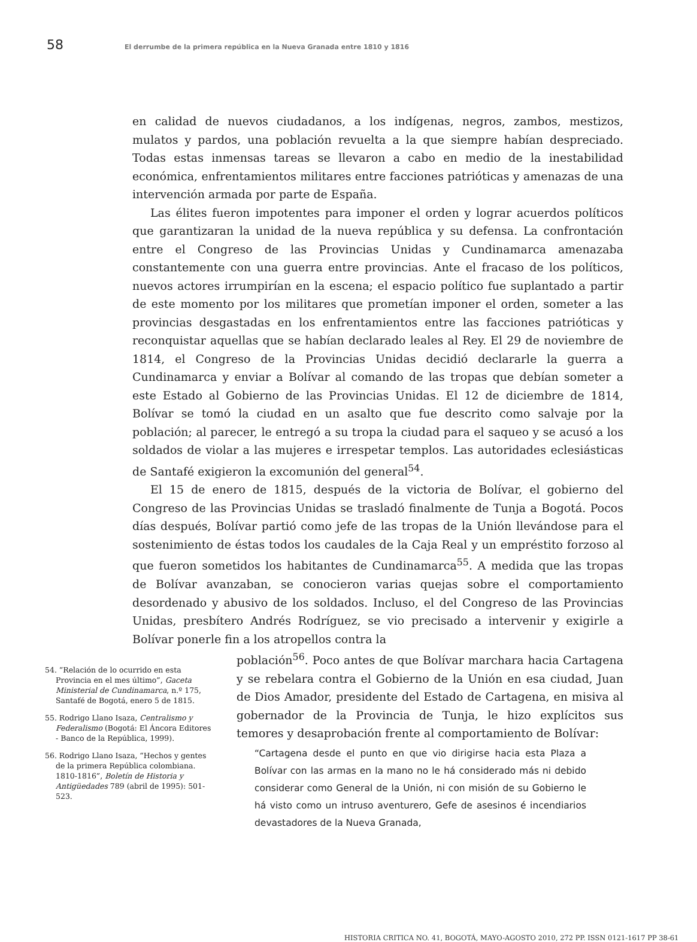58
El derrumbe de la primera república en la Nueva Granada entre 1810 y 1816
en calidad de nuevos ciudadanos, a los indígenas, negros, zambos, mestizos, mulatos y pardos, una población revuelta a la que siempre habían despreciado. Todas estas inmensas tareas se llevaron a cabo en medio de la inestabilidad económica, enfrentamientos militares entre facciones patrióticas y amenazas de una intervención armada por parte de España.
Las élites fueron impotentes para imponer el orden y lograr acuerdos políticos que garantizaran la unidad de la nueva república y su defensa. La confrontación entre el Congreso de las Provincias Unidas y Cundinamarca amenazaba constantemente con una guerra entre provincias. Ante el fracaso de los políticos, nuevos actores irrumpirían en la escena; el espacio político fue suplantado a partir de este momento por los militares que prometían imponer el orden, someter a las provincias desgastadas en los enfrentamientos entre las facciones patrióticas y reconquistar aquellas que se habían declarado leales al Rey. El 29 de noviembre de 1814, el Congreso de la Provincias Unidas decidió declararle la guerra a Cundinamarca y enviar a Bolívar al comando de las tropas que debían someter a este Estado al Gobierno de las Provincias Unidas. El 12 de diciembre de 1814, Bolívar se tomó la ciudad en un asalto que fue descrito como salvaje por la población; al parecer, le entregó a su tropa la ciudad para el saqueo y se acusó a los soldados de violar a las mujeres e irrespetar templos. Las autoridades eclesiásticas de Santafé exigieron la excomunión del general<sup>54</sup>.
El 15 de enero de 1815, después de la victoria de Bolívar, el gobierno del Congreso de las Provincias Unidas se trasladó finalmente de Tunja a Bogotá. Pocos días después, Bolívar partió como jefe de las tropas de la Unión llevándose para el sostenimiento de éstas todos los caudales de la Caja Real y un empréstito forzoso al que fueron sometidos los habitantes de Cundinamarca<sup>55</sup>. A medida que las tropas de Bolívar avanzaban, se conocieron varias quejas sobre el comportamiento desordenado y abusivo de los soldados. Incluso, el del Congreso de las Provincias Unidas, presbítero Andrés Rodríguez, se vio precisado a intervenir y exigirle a Bolívar ponerle fin a los atropellos contra la
54. “Relación de lo ocurrido en esta Provincia en el mes último”, Gaceta Ministerial de Cundinamarca, n.º 175, Santafé de Bogotá, enero 5 de 1815.
55. Rodrigo Llano Isaza, Centralismo y Federalismo (Bogotá: El Áncora Editores - Banco de la República, 1999).
56. Rodrigo Llano Isaza, “Hechos y gentes de la primera República colombiana. 1810-1816”, Boletín de Historia y Antigüedades 789 (abril de 1995): 501-523.
población<sup>56</sup>. Poco antes de que Bolívar marchara hacia Cartagena y se rebelara contra el Gobierno de la Unión en esa ciudad, Juan de Dios Amador, presidente del Estado de Cartagena, en misiva al gobernador de la Provincia de Tunja, le hizo explícitos sus temores y desaprobación frente al comportamiento de Bolívar:
“Cartagena desde el punto en que vio dirigirse hacia esta Plaza a Bolívar con las armas en la mano no le há considerado más ni debido considerar como General de la Unión, ni con misión de su Gobierno le há visto como un intruso aventurero, Gefe de asesinos é incendiarios devastadores de la Nueva Granada,
HISTORIA CRITICA NO. 41, BOGOTÁ, MAYO-AGOSTO 2010, 272 PP. ISSN 0121-1617 PP 38-61